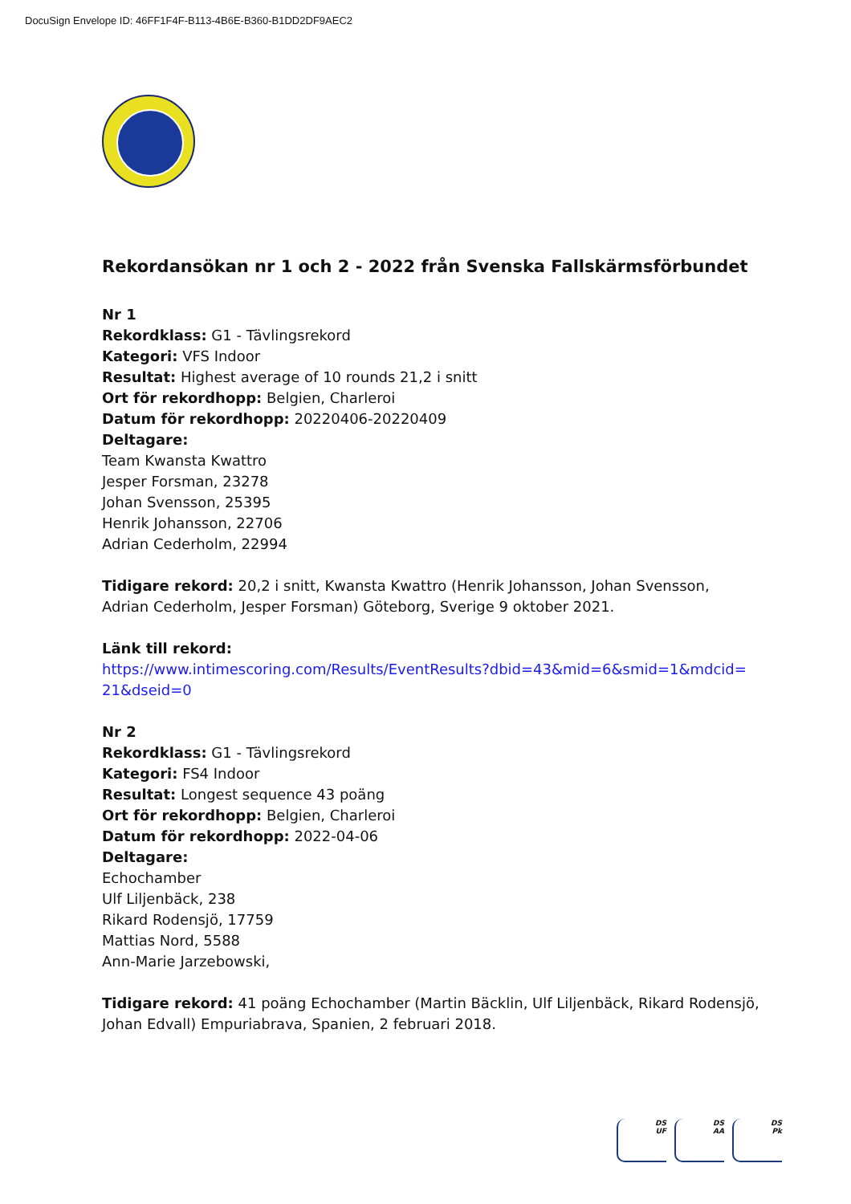DocuSign Envelope ID: 46FF1F4F-B113-4B6E-B360-B1DD2DF9AEC2
Rekordansökan nr 1 och 2 - 2022 från Svenska Fallskärmsförbundet
Nr 1
Rekordklass: G1 - Tävlingsrekord
Kategori: VFS Indoor
Resultat: Highest average of 10 rounds 21,2 i snitt
Ort för rekordhopp: Belgien, Charleroi
Datum för rekordhopp: 20220406-20220409
Deltagare:
Team Kwansta Kwattro
Jesper Forsman, 23278
Johan Svensson, 25395
Henrik Johansson, 22706
Adrian Cederholm, 22994
Tidigare rekord: 20,2 i snitt, Kwansta Kwattro (Henrik Johansson, Johan Svensson, Adrian Cederholm, Jesper Forsman) Göteborg, Sverige 9 oktober 2021.
Länk till rekord:
https://www.intimescoring.com/Results/EventResults?dbid=43&mid=6&smid=1&mdcid=
21&dseid=0
Nr 2
Rekordklass: G1 - Tävlingsrekord
Kategori: FS4 Indoor
Resultat: Longest sequence 43 poäng
Ort för rekordhopp: Belgien, Charleroi
Datum för rekordhopp: 2022-04-06
Deltagare:
Echochamber
Ulf Liljenbäck, 238
Rikard Rodensjö, 17759
Mattias Nord, 5588
Ann-Marie Jarzebowski,
Tidigare rekord: 41 poäng Echochamber (Martin Bäcklin, Ulf Liljenbäck, Rikard Rodensjö, Johan Edvall) Empuriabrava, Spanien, 2 februari 2018.
DS
UF
DS
AA
DS
Pk